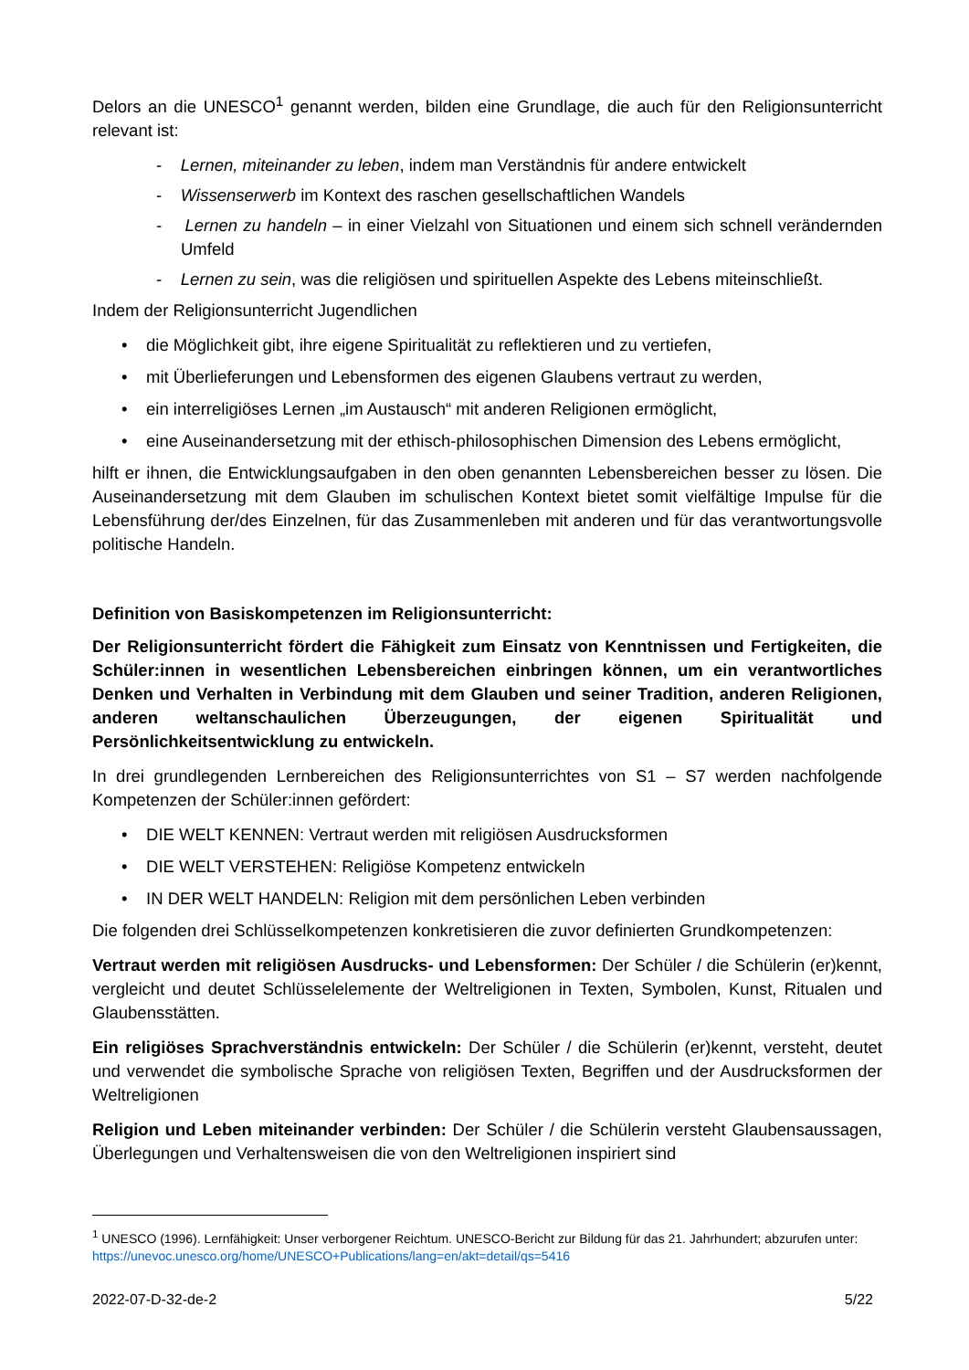Delors an die UNESCO<sup>1</sup> genannt werden, bilden eine Grundlage, die auch für den Religionsunterricht relevant ist:
- Lernen, miteinander zu leben, indem man Verständnis für andere entwickelt
- Wissenserwerb im Kontext des raschen gesellschaftlichen Wandels
- Lernen zu handeln – in einer Vielzahl von Situationen und einem sich schnell verändernden Umfeld
- Lernen zu sein, was die religiösen und spirituellen Aspekte des Lebens miteinschließt.
Indem der Religionsunterricht Jugendlichen
• die Möglichkeit gibt, ihre eigene Spiritualität zu reflektieren und zu vertiefen,
• mit Überlieferungen und Lebensformen des eigenen Glaubens vertraut zu werden,
• ein interreligiöses Lernen „im Austausch“ mit anderen Religionen ermöglicht,
• eine Auseinandersetzung mit der ethisch-philosophischen Dimension des Lebens ermöglicht,
hilft er ihnen, die Entwicklungsaufgaben in den oben genannten Lebensbereichen besser zu lösen. Die Auseinandersetzung mit dem Glauben im schulischen Kontext bietet somit vielfältige Impulse für die Lebensführung der/des Einzelnen, für das Zusammenleben mit anderen und für das verantwortungsvolle politische Handeln.
Definition von Basiskompetenzen im Religionsunterricht:
Der Religionsunterricht fördert die Fähigkeit zum Einsatz von Kenntnissen und Fertigkeiten, die Schüler:innen in wesentlichen Lebensbereichen einbringen können, um ein verantwortliches Denken und Verhalten in Verbindung mit dem Glauben und seiner Tradition, anderen Religionen, anderen weltanschaulichen Überzeugungen, der eigenen Spiritualität und Persönlichkeitsentwicklung zu entwickeln.
In drei grundlegenden Lernbereichen des Religionsunterrichtes von S1 – S7 werden nachfolgende Kompetenzen der Schüler:innen gefördert:
• DIE WELT KENNEN: Vertraut werden mit religiösen Ausdrucksformen
• DIE WELT VERSTEHEN: Religiöse Kompetenz entwickeln
• IN DER WELT HANDELN: Religion mit dem persönlichen Leben verbinden
Die folgenden drei Schlüsselkompetenzen konkretisieren die zuvor definierten Grundkompetenzen:
Vertraut werden mit religiösen Ausdrucks- und Lebensformen: Der Schüler / die Schülerin (er)kennt, vergleicht und deutet Schlüsselelemente der Weltreligionen in Texten, Symbolen, Kunst, Ritualen und Glaubensstätten.
Ein religiöses Sprachverständnis entwickeln: Der Schüler / die Schülerin (er)kennt, versteht, deutet und verwendet die symbolische Sprache von religiösen Texten, Begriffen und der Ausdrucksformen der Weltreligionen
Religion und Leben miteinander verbinden: Der Schüler / die Schülerin versteht Glaubensaussagen, Überlegungen und Verhaltensweisen die von den Weltreligionen inspiriert sind
<sup>1</sup> UNESCO (1996). Lernfähigkeit: Unser verborgener Reichtum. UNESCO-Bericht zur Bildung für das 21. Jahrhundert; abzurufen unter: https://unevoc.unesco.org/home/UNESCO+Publications/lang=en/akt=detail/qs=5416
2022-07-D-32-de-2 5/22